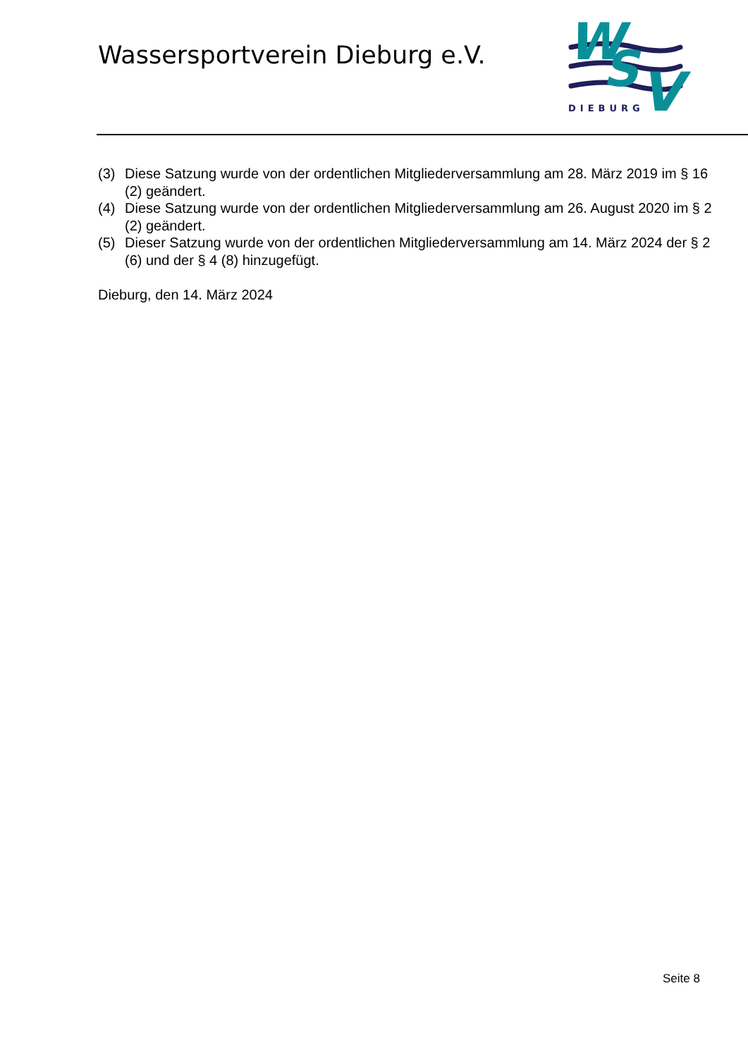Wassersportverein Dieburg e.V.
W
S
V
DIEBURG
(3) Diese Satzung wurde von der ordentlichen Mitgliederversammlung am 28. März 2019 im § 16 (2) geändert.
(4) Diese Satzung wurde von der ordentlichen Mitgliederversammlung am 26. August 2020 im § 2 (2) geändert.
(5) Dieser Satzung wurde von der ordentlichen Mitgliederversammlung am 14. März 2024 der § 2 (6) und der § 4 (8) hinzugefügt.
Dieburg, den 14. März 2024
Seite 8